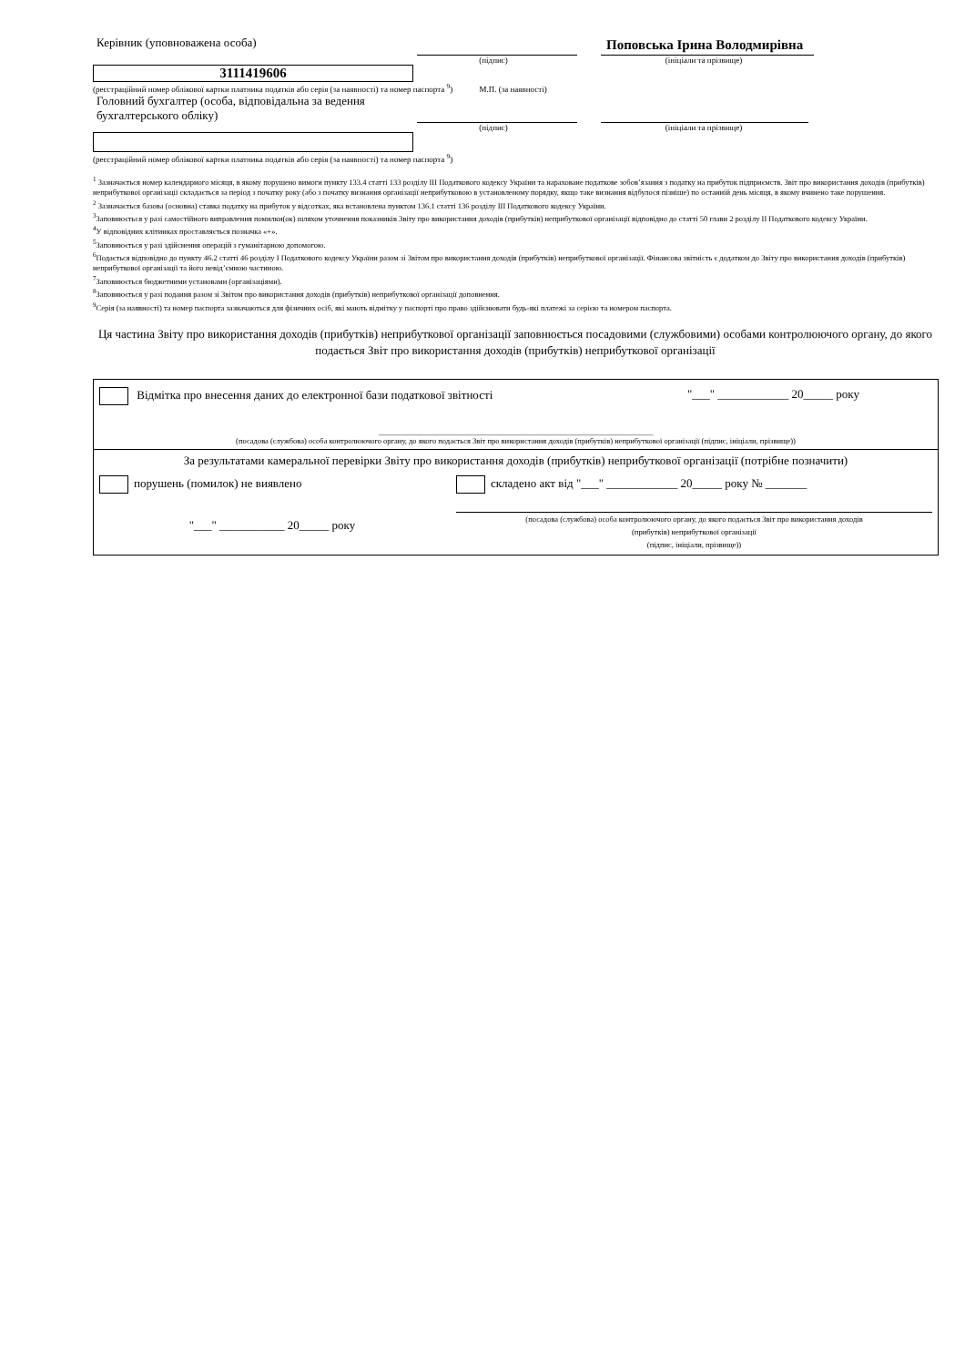Керівник (уповноважена особа)
Поповська Ірина Володмирівна
(підпис)
(ініціали та прізвище)
3111419606
(реєстраційний номер облікової картки платника податків або серія (за наявності) та номер паспорта <sup>9</sup>) М.П. (за наявності)
Головний бухгалтер (особа, відповідальна за ведення бухгалтерського обліку)
(підпис)
(ініціали та прізвище)
(реєстраційний номер облікової картки платника податків або серія (за наявності) та номер паспорта <sup>9</sup>)
<sup>1</sup> Зазначається номер календарного місяця, в якому порушено вимоги пункту 133.4 статті 133 розділу III Податкового кодексу України та нараховане податкове зобов’язання з податку на прибуток підприємств. Звіт про використання доходів (прибутків) неприбуткової організації складається за період з початку року (або з початку визнання організації неприбутковою в установленому порядку, якщо таке визнання відбулося пізніше) по останній день місяця, в якому вчинено таке порушення.
<sup>2</sup> Зазначається базова (основна) ставка податку на прибуток у відсотках, яка встановлена пунктом 136.1 статті 136 розділу III Податкового кодексу України.
<sup>3</sup> Заповнюється у разі самостійного виправлення помилки(ок) шляхом уточнення показників Звіту про використання доходів (прибутків) неприбуткової організації відповідно до статті 50 глави 2 розділу II Податкового кодексу України.
<sup>4</sup> У відповідних клітинках проставляється позначка «+».
<sup>5</sup> Заповнюється у разі здійснення операцій з гуманітарною допомогою.
<sup>6</sup> Подається відповідно до пункту 46.2 статті 46 розділу I Податкового кодексу України разом зі Звітом про використання доходів (прибутків) неприбуткової організації. Фінансова звітність є додатком до Звіту про використання доходів (прибутків) неприбуткової організації та його невід’ємною частиною.
<sup>7</sup> Заповнюється бюджетними установами (організаціями).
<sup>8</sup> Заповнюється у разі подання разом зі Звітом про використання доходів (прибутків) неприбуткової організації доповнення.
<sup>9</sup> Серія (за наявності) та номер паспорта зазначаються для фізичних осіб, які мають відмітку у паспорті про право здійснювати будь-які платежі за серією та номером паспорта.
Ця частина Звіту про використання доходів (прибутків) неприбуткової організації заповнюється посадовими (службовими) особами контролюючого органу, до якого подається Звіт про використання доходів (прибутків) неприбуткової організації
| Відмітка про внесення даних до електронної бази податкової звітності "___" ____________ 20_____ року | |
| _______________________________________________________________________ (посадова (службова) особа контролюючого органу, до якого подається Звіт про використання доходів (прибутків) неприбуткової організації (підпис, ініціали, прізвище)) | |
| За результатами камеральної перевірки Звіту про використання доходів (прибутків) неприбуткової організації (потрібне позначити) | |
| порушень (помилок) не виявлено | складено акт від "___" ____________ 20_____ року № _______ |
| "___" ___________ 20_____ року | (посадова (службова) особа контролюючого органу, до якого подається Звіт про використання доходів (прибутків) неприбуткової організації (підпис, ініціали, прізвище)) |